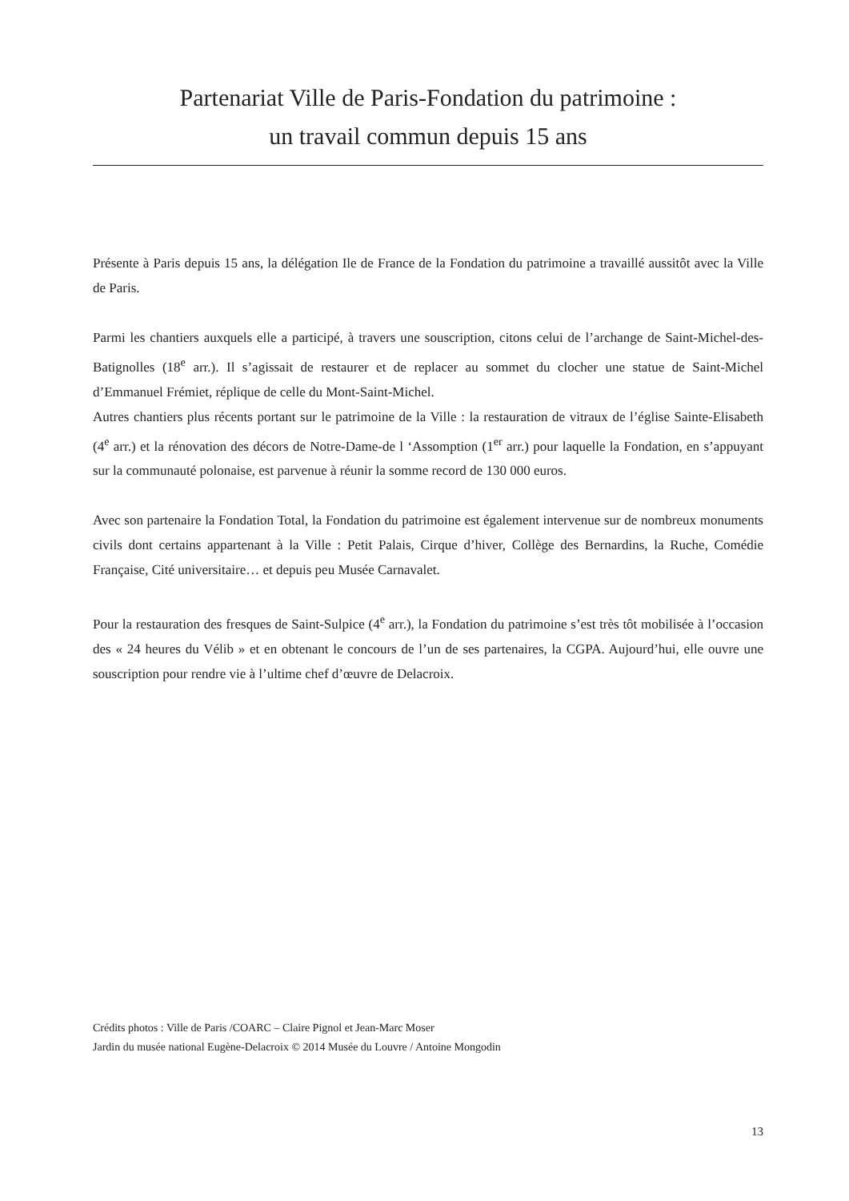Partenariat Ville de Paris-Fondation du patrimoine :
un travail commun depuis 15 ans
Présente à Paris depuis 15 ans, la délégation Ile de France de la Fondation du patrimoine a travaillé aussitôt avec la Ville de Paris.
Parmi les chantiers auxquels elle a participé, à travers une souscription, citons celui de l’archange de Saint-Michel-des-Batignolles (18<sup>e</sup> arr.). Il s’agissait de restaurer et de replacer au sommet du clocher une statue de Saint-Michel d’Emmanuel Frémiet, réplique de celle du Mont-Saint-Michel.
Autres chantiers plus récents portant sur le patrimoine de la Ville : la restauration de vitraux de l’église Sainte-Elisabeth (4<sup>e</sup> arr.) et la rénovation des décors de Notre-Dame-de l ‘Assomption (1<sup>er</sup> arr.) pour laquelle la Fondation, en s’appuyant sur la communauté polonaise, est parvenue à réunir la somme record de 130 000 euros.
Avec son partenaire la Fondation Total, la Fondation du patrimoine est également intervenue sur de nombreux monuments civils dont certains appartenant à la Ville : Petit Palais, Cirque d’hiver, Collège des Bernardins, la Ruche, Comédie Française, Cité universitaire… et depuis peu Musée Carnavalet.
Pour la restauration des fresques de Saint-Sulpice (4<sup>e</sup> arr.), la Fondation du patrimoine s’est très tôt mobilisée à l’occasion des « 24 heures du Vélib » et en obtenant le concours de l’un de ses partenaires, la CGPA. Aujourd’hui, elle ouvre une souscription pour rendre vie à l’ultime chef d’œuvre de Delacroix.
Crédits photos : Ville de Paris /COARC – Claire Pignol et Jean-Marc Moser
Jardin du musée national Eugène-Delacroix © 2014 Musée du Louvre / Antoine Mongodin
13